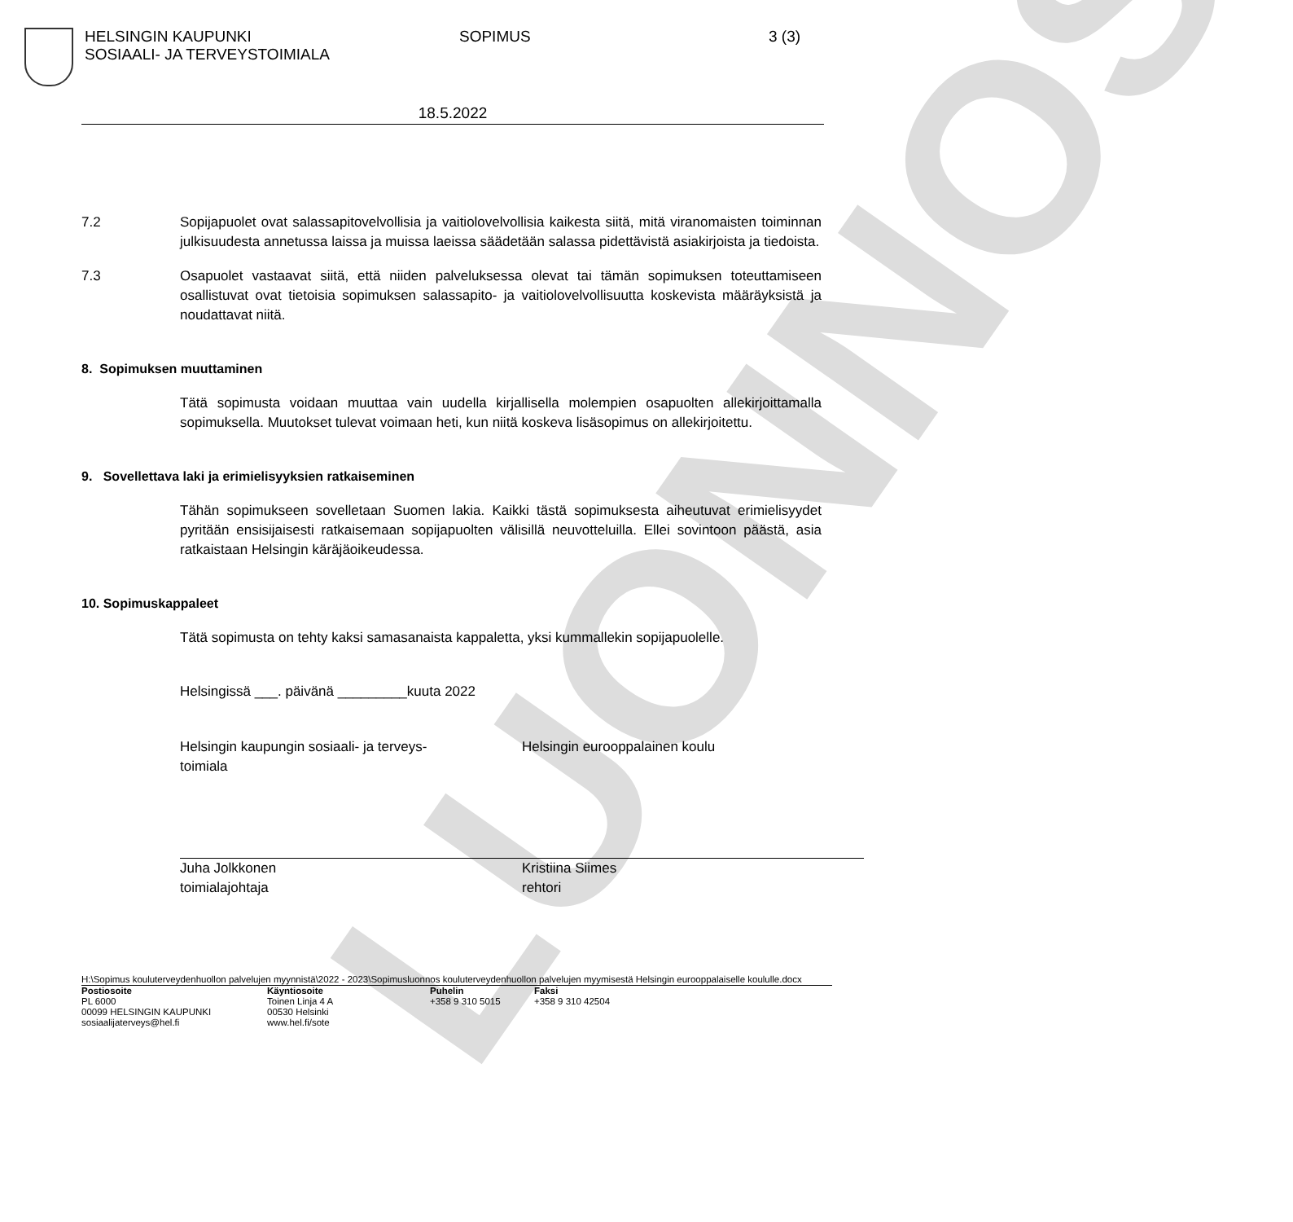LUONNOS
HELSINGIN KAUPUNKI
SOSIAALI- JA TERVEYSTOIMIALA
SOPIMUS 3 (3)
18.5.2022
7.2 Sopijapuolet ovat salassapitovelvollisia ja vaitiolovelvollisia kaikesta siitä, mitä viranomaisten toiminnan julkisuudesta annetussa laissa ja muissa laeissa säädetään salassa pidettävistä asiakirjoista ja tiedoista.
7.3 Osapuolet vastaavat siitä, että niiden palveluksessa olevat tai tämän sopimuksen toteuttamiseen osallistuvat ovat tietoisia sopimuksen salassapito- ja vaitiolovelvollisuutta koskevista määräyksistä ja noudattavat niitä.
8. Sopimuksen muuttaminen
Tätä sopimusta voidaan muuttaa vain uudella kirjallisella molempien osapuolten allekirjoittamalla sopimuksella. Muutokset tulevat voimaan heti, kun niitä koskeva lisäsopimus on allekirjoitettu.
9. Sovellettava laki ja erimielisyyksien ratkaiseminen
Tähän sopimukseen sovelletaan Suomen lakia. Kaikki tästä sopimuksesta aiheutuvat erimielisyydet pyritään ensisijaisesti ratkaisemaan sopijapuolten välisillä neuvotteluilla. Ellei sovintoon päästä, asia ratkaistaan Helsingin käräjäoikeudessa.
10. Sopimuskappaleet
Tätä sopimusta on tehty kaksi samasanaista kappaletta, yksi kummallekin sopijapuolelle.
Helsingissä ___. päivänä _________kuuta 2022
Helsingin kaupungin sosiaali- ja terveys-
toimiala
Juha Jolkkonen
toimialajohtaja
Helsingin eurooppalainen koulu
Kristiina Siimes
rehtori
H:\Sopimus kouluterveydenhuollon palvelujen myynnistä\2022 - 2023\Sopimusluonnos kouluterveydenhuollon palvelujen myymisestä Helsingin eurooppalaiselle koululle.docx
Postiosoite
PL 6000
00099 HELSINGIN KAUPUNKI
sosiaalijaterveys@hel.fi
Käyntiosoite
Toinen Linja 4 A
00530 Helsinki
www.hel.fi/sote
Puhelin
+358 9 310 5015
Faksi
+358 9 310 42504